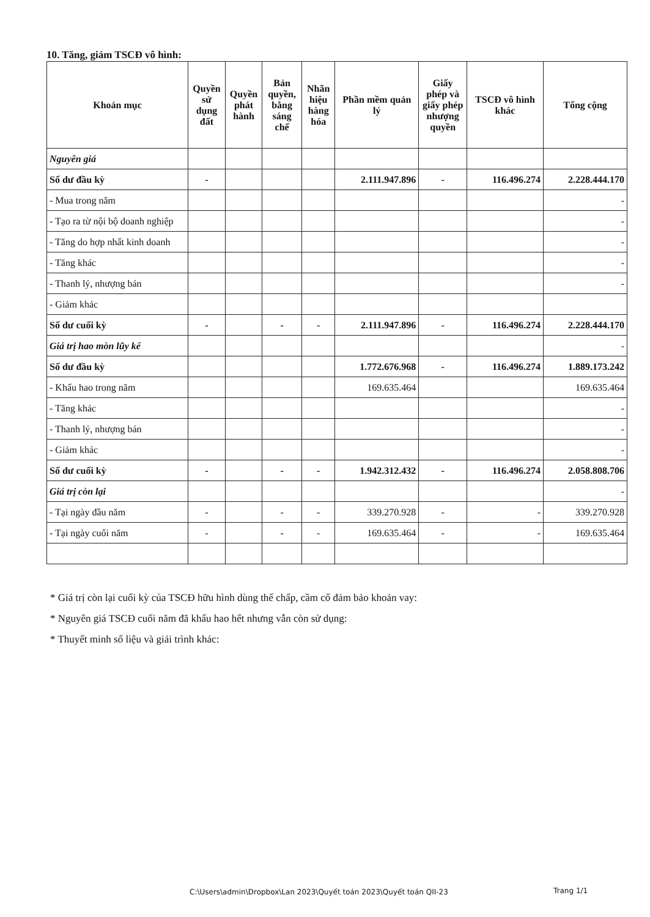10. Tăng, giảm TSCĐ vô hình:
| Khoản mục | Quyền sử dụng đất | Quyền phát hành | Bản quyền, bằng sáng chế | Nhãn hiệu hàng hóa | Phần mềm quản lý | Giấy phép và giấy phép nhượng quyền | TSCĐ vô hình khác | Tổng cộng |
| --- | --- | --- | --- | --- | --- | --- | --- | --- |
| Nguyên giá | | | | | | | | |
| Số dư đầu kỳ | - | | | | 2.111.947.896 | - | 116.496.274 | 2.228.444.170 |
| - Mua trong năm | | | | | | | | - |
| - Tạo ra từ nội bộ doanh nghiệp | | | | | | | | - |
| - Tăng do hợp nhất kinh doanh | | | | | | | | - |
| - Tăng khác | | | | | | | | - |
| - Thanh lý, nhượng bán | | | | | | | | - |
| - Giảm khác | | | | | | | | |
| Số dư cuối kỳ | - | | - | - | 2.111.947.896 | - | 116.496.274 | 2.228.444.170 |
| Giá trị hao mòn lũy kế | | | | | | | | - |
| Số dư đầu kỳ | | | | | 1.772.676.968 | - | 116.496.274 | 1.889.173.242 |
| - Khấu hao trong năm | | | | | 169.635.464 | | | 169.635.464 |
| - Tăng khác | | | | | | | | - |
| - Thanh lý, nhượng bán | | | | | | | | - |
| - Giảm khác | | | | | | | | - |
| Số dư cuối kỳ | - | | - | - | 1.942.312.432 | - | 116.496.274 | 2.058.808.706 |
| Giá trị còn lại | | | | | | | | - |
| - Tại ngày đầu năm | - | | - | - | 339.270.928 | - | - | 339.270.928 |
| - Tại ngày cuối năm | - | | - | - | 169.635.464 | - | - | 169.635.464 |
* Giá trị còn lại cuối kỳ của TSCĐ hữu hình dùng thế chấp, cầm cố đảm bảo khoản vay:
* Nguyên giá TSCĐ cuối năm đã khấu hao hết nhưng vẫn còn sử dụng:
* Thuyết minh số liệu và giải trình khác:
C:\Users\admin\Dropbox\Lan 2023\Quyết toán 2023\Quyết toán QII-23
Trang 1/1